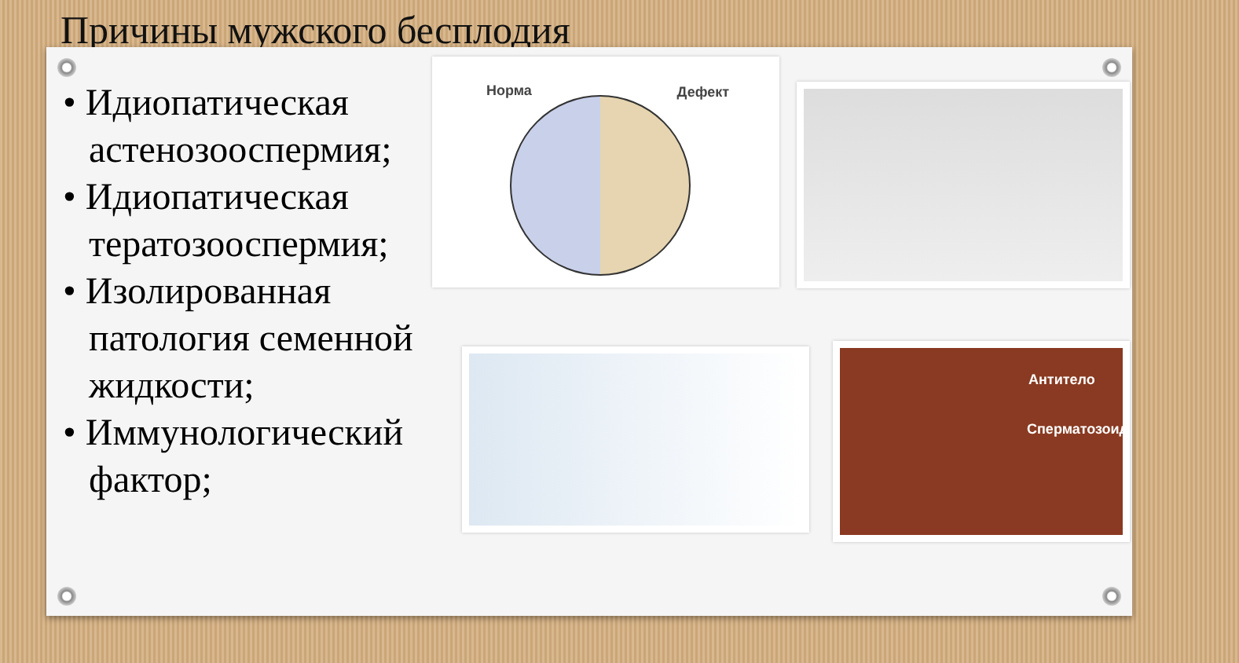Причины мужского бесплодия
• Идиопатическая астенозооспермия;
• Идиопатическая тератозооспермия;
• Изолированная патология семенной жидкости;
• Иммунологический фактор;
Норма Дефект
Антитело
Сперматозоид